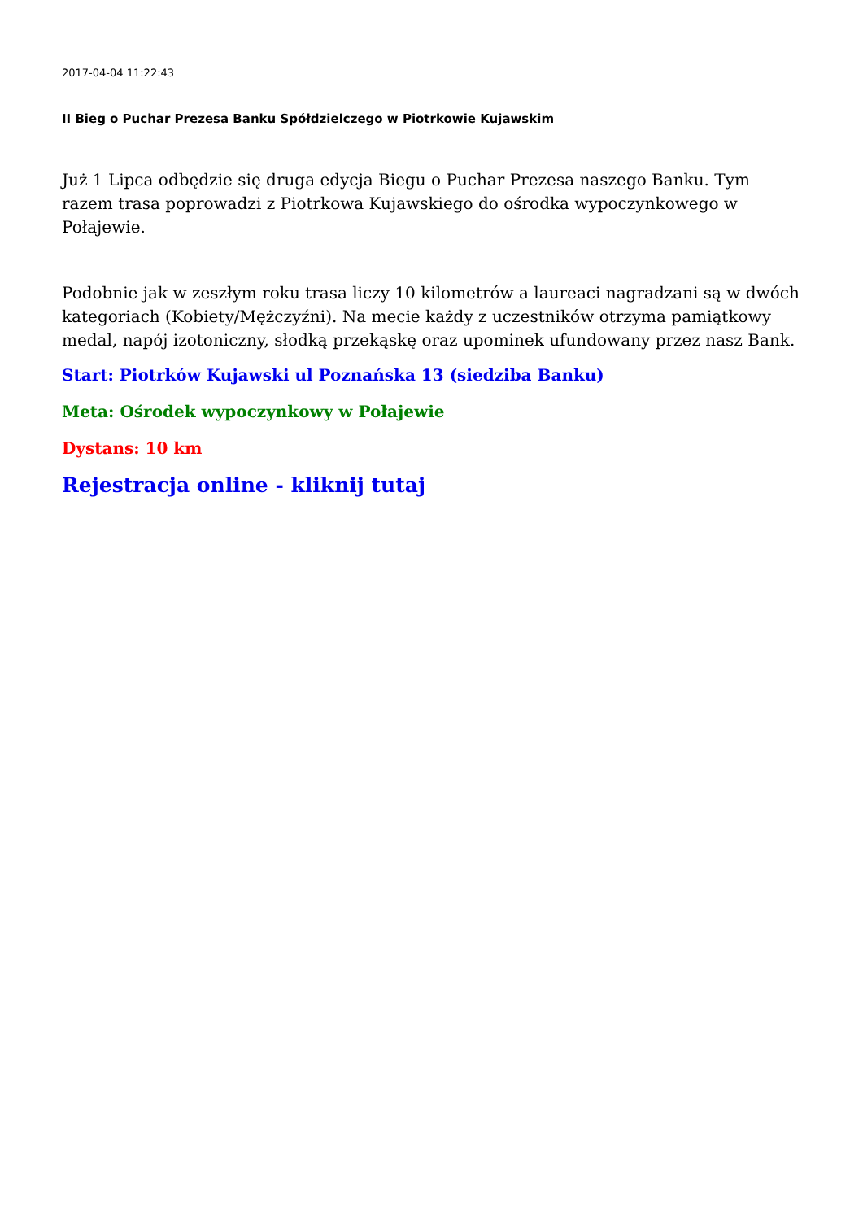2017-04-04 11:22:43
II Bieg o Puchar Prezesa Banku Spółdzielczego w Piotrkowie Kujawskim
Już 1 Lipca odbędzie się druga edycja Biegu o Puchar Prezesa naszego Banku. Tym razem trasa poprowadzi z Piotrkowa Kujawskiego do ośrodka wypoczynkowego w Połajewie.
Podobnie jak w zeszłym roku trasa liczy 10 kilometrów a laureaci nagradzani są w dwóch kategoriach (Kobiety/Mężczyźni). Na mecie każdy z uczestników otrzyma pamiątkowy medal, napój izotoniczny, słodką przekąskę oraz upominek ufundowany przez nasz Bank.
Start: Piotrków Kujawski ul Poznańska 13 (siedziba Banku)
Meta: Ośrodek wypoczynkowy w Połajewie
Dystans: 10 km
Rejestracja online - kliknij tutaj